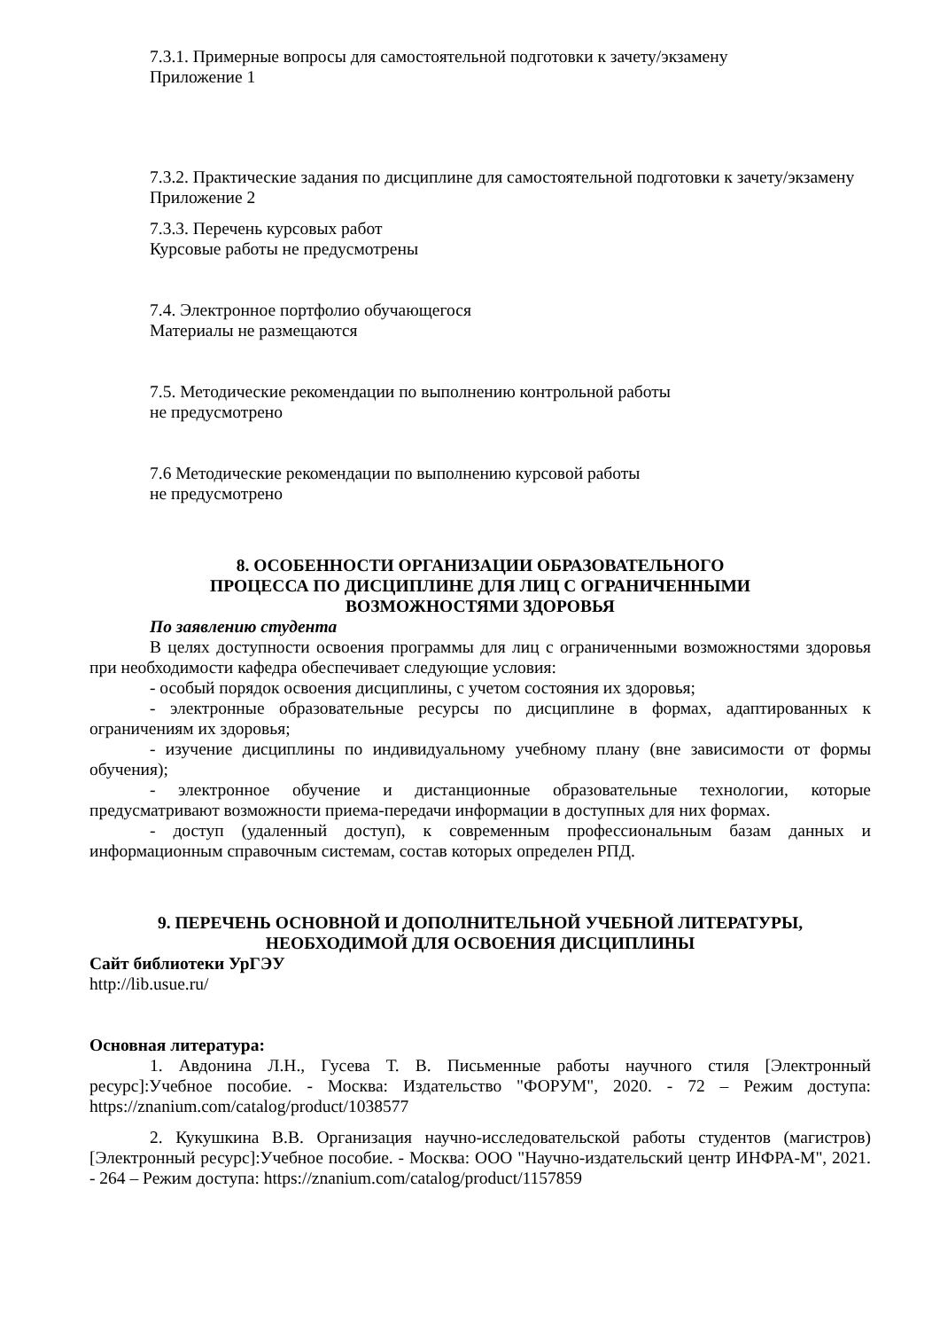7.3.1. Примерные вопросы для самостоятельной подготовки к зачету/экзамену
Приложение 1
7.3.2. Практические задания по дисциплине для самостоятельной подготовки к зачету/экзамену
Приложение 2
7.3.3. Перечень курсовых работ
Курсовые работы не предусмотрены
7.4. Электронное портфолио обучающегося
Материалы не размещаются
7.5. Методические рекомендации по выполнению контрольной работы
не предусмотрено
7.6 Методические рекомендации по выполнению курсовой работы
не предусмотрено
8. ОСОБЕННОСТИ ОРГАНИЗАЦИИ ОБРАЗОВАТЕЛЬНОГО
ПРОЦЕССА ПО ДИСЦИПЛИНЕ ДЛЯ ЛИЦ С ОГРАНИЧЕННЫМИ
ВОЗМОЖНОСТЯМИ ЗДОРОВЬЯ
По заявлению студента
В целях доступности освоения программы для лиц с ограниченными возможностями здоровья при необходимости кафедра обеспечивает следующие условия:
- особый порядок освоения дисциплины, с учетом состояния их здоровья;
- электронные образовательные ресурсы по дисциплине в формах, адаптированных к ограничениям их здоровья;
- изучение дисциплины по индивидуальному учебному плану (вне зависимости от формы обучения);
- электронное обучение и дистанционные образовательные технологии, которые предусматривают возможности приема-передачи информации в доступных для них формах.
- доступ (удаленный доступ), к современным профессиональным базам данных и информационным справочным системам, состав которых определен РПД.
9. ПЕРЕЧЕНЬ ОСНОВНОЙ И ДОПОЛНИТЕЛЬНОЙ УЧЕБНОЙ ЛИТЕРАТУРЫ,
НЕОБХОДИМОЙ ДЛЯ ОСВОЕНИЯ ДИСЦИПЛИНЫ
Сайт библиотеки УрГЭУ
http://lib.usue.ru/
Основная литература:
1. Авдонина Л.Н., Гусева Т. В. Письменные работы научного стиля [Электронный ресурс]:Учебное пособие. - Москва: Издательство "ФОРУМ", 2020. - 72 – Режим доступа: https://znanium.com/catalog/product/1038577
2. Кукушкина В.В. Организация научно-исследовательской работы студентов (магистров) [Электронный ресурс]:Учебное пособие. - Москва: ООО "Научно-издательский центр ИНФРА-М", 2021. - 264 – Режим доступа: https://znanium.com/catalog/product/1157859